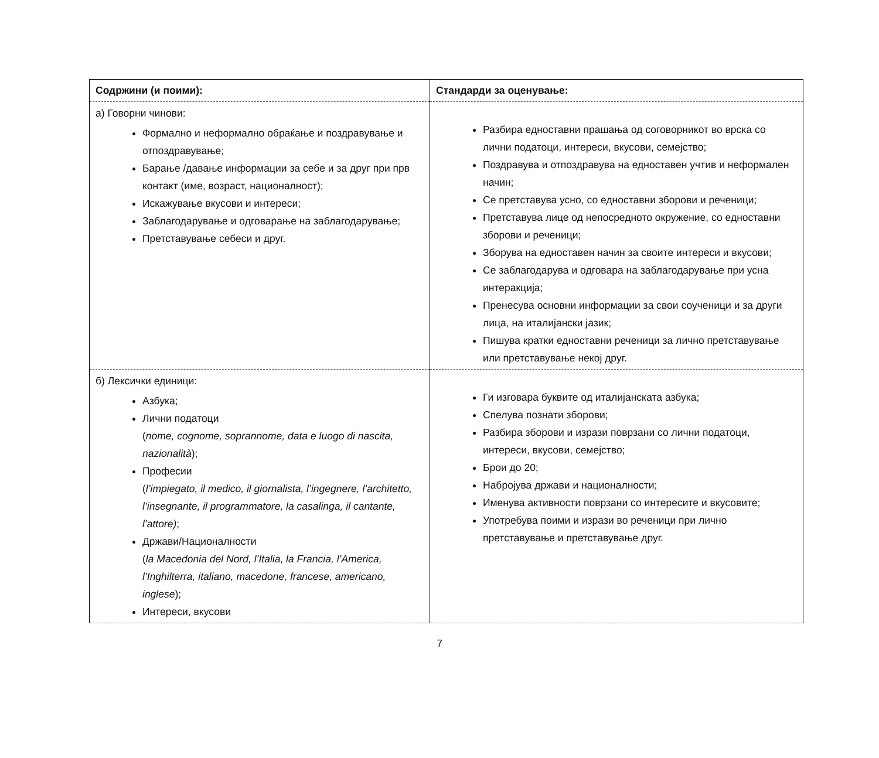| Содржини (и поими): | Стандарди за оценување: |
| --- | --- |
| а) Говорни чинови: Формално и неформално обраќање и поздравување и отпоздравување; Барање /давање информации за себе и за друг при прв контакт (име, возраст, националност); Искажување вкусови и интереси; Заблагодарување и одговарање на заблагодарување; Претставување себеси и друг. | Разбира едноставни прашања од соговорникот во врска со лични податоци, интереси, вкусови, семејство; Поздравува и отпоздравува на едноставен учтив и неформален начин; Се претставува усно, со едноставни зборови и реченици; Претставува лице од непосредното окружение, со едноставни зборови и реченици; Зборува на едноставен начин за своите интереси и вкусови; Се заблагодарува и одговара на заблагодарување при усна интеракција; Пренесува основни информации за свои соученици и за други лица, на италијански јазик; Пишува кратки едноставни реченици за лично претставување или претставување некој друг. |
| б) Лексички единици: Азбука; Лични податоци ( nome, cognome, soprannome, data e luogo di nascita, nazionalità ); Професии ( l’impiegato, il medico, il giornalista, l’ingegnere, l’architetto, l’insegnante, il programmatore, la casalinga, il cantante, l’attore) ; Држави/Националности ( la Macedonia del Nord, l’Italia, la Francia, l’America, l’Inghilterra, italiano, macedone, francese, americano, inglese ); Интереси, вкусови | Ги изговара буквите од италијанската азбука; Спелува познати зборови; Разбира зборови и изрази поврзани со лични податоци, интереси, вкусови, семејство; Брои до 20; Набројува држави и националности; Именува активности поврзани со интересите и вкусовите; Употребува поими и изрази во реченици при лично претставување и претставување друг. |
7